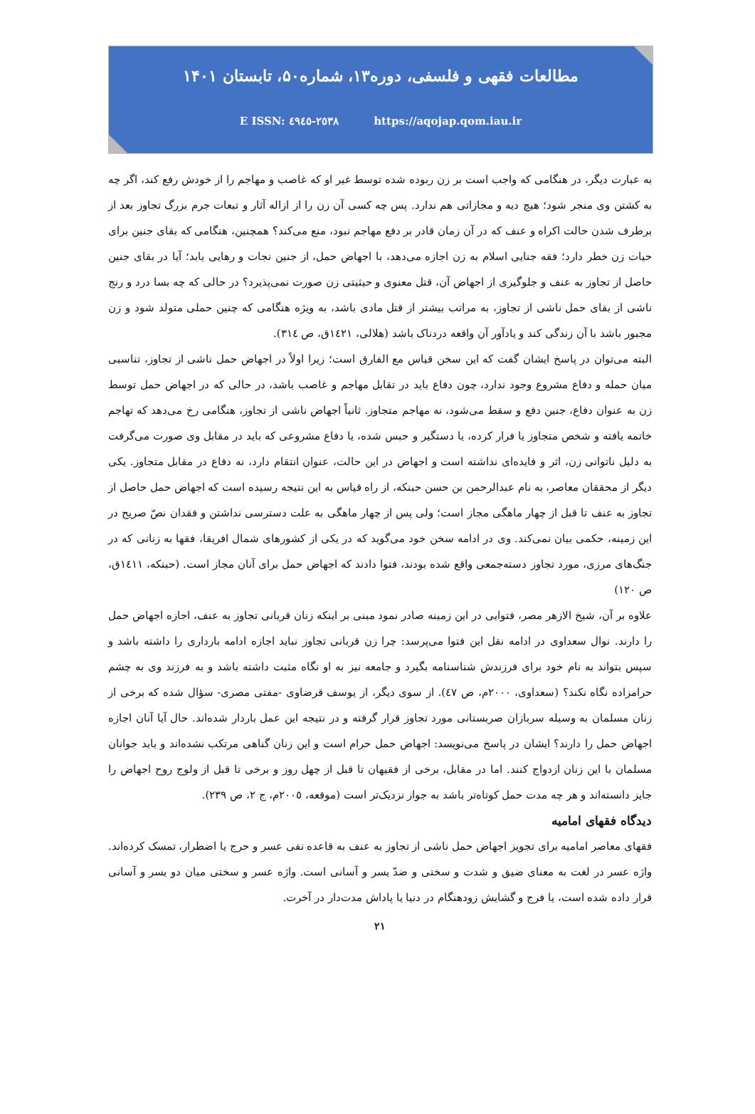مطالعات فقهی و فلسفی، دوره۱۳، شماره۵۰، تابستان ۱۴۰۱
E ISSN: ٢٥٣٨-٤٩٤٥ https://aqojap.qom.iau.ir
به عبارت دیگر، در هنگامی که واجب است بر زن ربوده شده توسط غیر او که غاصب و مهاجم را از خودش رفع کند، اگر چه به کشتن وی منجر شود؛ هیچ دیه و مجازاتی هم ندارد. پس چه کسی آن زن را از ازاله آثار و تبعات جرم بزرگ تجاوز بعد از برطرف شدن حالت اکراه و عنف که در آن زمان قادر بر دفع مهاجم نبود، منع می‌کند؟ همچنین، هنگامی که بقای جنین برای حیات زن خطر دارد؛ فقه جنایی اسلام به زن اجازه می‌دهد، با اجهاض حمل، از جنین نجات و رهایی یابد؛ آیا در بقای جنین حاصل از تجاوز به عنف و جلوگیری از اجهاض آن، قتل معنوی و حیثیتی زن صورت نمی‌پذیرد؟ در حالی که چه بسا درد و رنج ناشی از بقای حمل ناشی از تجاوز، به مراتب بیشتر از قتل مادی باشد، به ویژه هنگامی که چنین حملی متولد شود و زن مجبور باشد با آن زندگی کند و یادآور آن واقعه دردناک باشد (هلالی، ١٤٢١ق، ص ٣١٤).
البته می‌توان در پاسخ ایشان گفت که این سخن قیاس مع الفارق است؛ زیرا اولاً در اجهاض حمل ناشی از تجاوز، تناسبی میان حمله و دفاع مشروع وجود ندارد، چون دفاع باید در تقابل مهاجم و غاصب باشد، در حالی که در اجهاض حمل توسط زن به عنوان دفاع، جنین دفع و سقط می‌شود، نه مهاجم متجاوز. ثانیاً اجهاض ناشی از تجاوز، هنگامی رخ می‌دهد که تهاجم خاتمه یافته و شخص متجاوز یا فرار کرده، یا دستگیر و حبس شده، یا دفاع مشروعی که باید در مقابل وی صورت می‌گرفت به دلیل ناتوانی زن، اثر و فایده‌ای نداشته است و اجهاض در این حالت، عنوان انتقام دارد، نه دفاع در مقابل متجاوز. یکی دیگر از محققان معاصر، به نام عبدالرحمن بن حسن حبنکه، از راه قیاس به این نتیجه رسیده است که اجهاض حمل حاصل از تجاوز به عنف تا قبل از چهار ماهگی مجاز است؛ ولی پس از چهار ماهگی به علت دسترسی نداشتن و فقدان نصّ صریح در این زمینه، حکمی بیان نمی‌کند. وی در ادامه سخن خود می‌گوید که در یکی از کشورهای شمال افریقا، فقها به زنانی که در جنگ‌های مرزی، مورد تجاوز دسته‌جمعی واقع شده بودند، فتوا دادند که اجهاض حمل برای آنان مجاز است. (حبنکه، ١٤١١ق، ص ١٢٠)
علاوه بر آن، شیخ الازهر مصر، فتوایی در این زمینه صادر نمود مبنی بر اینکه زنان قربانی تجاوز به عنف، اجازه اجهاض حمل را دارند. نوال سعداوی در ادامه نقل این فتوا می‌پرسد: چرا زن قربانی تجاوز نباید اجازه ادامه بارداری را داشته باشد و سپس بتواند به نام خود برای فرزندش شناسنامه بگیرد و جامعه نیز به او نگاه مثبت داشته باشد و به فرزند وی به چشم حرامزاده نگاه نکند؟ (سعداوی، ٢٠٠٠م، ص ٤٧). از سوی دیگر، از یوسف قرضاوی -مفتی مصری- سؤال شده که برخی از زنان مسلمان به وسیله سربازان صربستانی مورد تجاوز قرار گرفته و در نتیجه این عمل باردار شده‌اند. حال آیا آنان اجازه اجهاض حمل را دارند؟ ایشان در پاسخ می‌نویسد: اجهاض حمل حرام است و این زنان گناهی مرتکب نشده‌اند و باید جوانان مسلمان با این زنان ازدواج کنند. اما در مقابل، برخی از فقیهان تا قبل از چهل روز و برخی تا قبل از ولوج روح اجهاض را جایز دانسته‌اند و هر چه مدت حمل کوتاه‌تر باشد به جواز نزدیک‌تر است (موقعه، ٢٠٠٥م، ج ٢، ص ٢٣٩).
دیدگاه فقهای امامیه
فقهای معاصر امامیه برای تجویز اجهاض حمل ناشی از تجاوز به عنف به قاعده نفی عسر و حرج یا اضطرار، تمسک کرده‌اند. واژه عسر در لغت به معنای ضیق و شدت و سختی و ضدّ یسر و آسانی است. واژه عسر و سختی میان دو یسر و آسانی قرار داده شده است، یا فرج و گشایش زودهنگام در دنیا یا پاداش مدت‌دار در آخرت.
۲۱